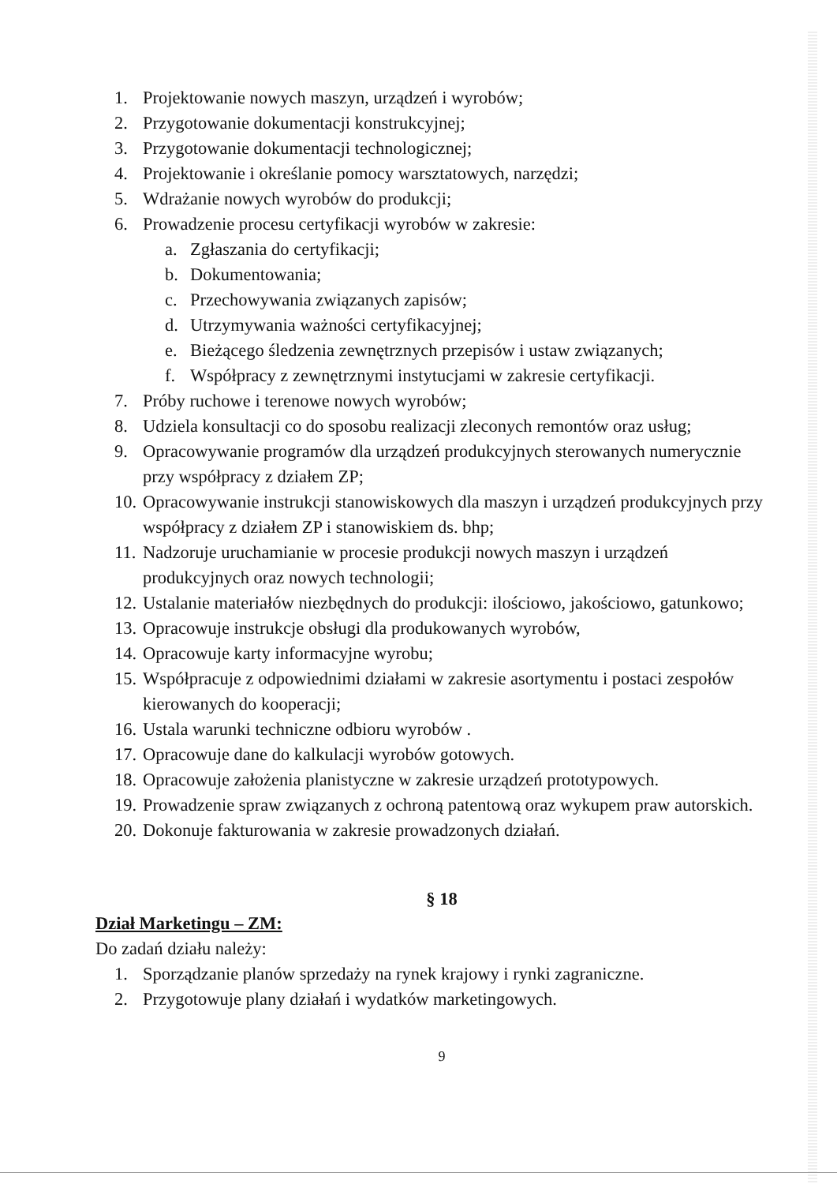1. Projektowanie nowych maszyn, urządzeń i wyrobów;
2. Przygotowanie dokumentacji konstrukcyjnej;
3. Przygotowanie dokumentacji technologicznej;
4. Projektowanie i określanie pomocy warsztatowych, narzędzi;
5. Wdrażanie nowych wyrobów do produkcji;
6. Prowadzenie procesu certyfikacji wyrobów w zakresie:
a. Zgłaszania do certyfikacji;
b. Dokumentowania;
c. Przechowywania związanych zapisów;
d. Utrzymywania ważności certyfikacyjnej;
e. Bieżącego śledzenia zewnętrznych przepisów i ustaw związanych;
f. Współpracy z zewnętrznymi instytucjami w zakresie certyfikacji.
7. Próby ruchowe i terenowe nowych wyrobów;
8. Udziela konsultacji co do sposobu realizacji zleconych remontów oraz usług;
9. Opracowywanie programów dla urządzeń produkcyjnych sterowanych numerycznie przy współpracy z działem ZP;
10. Opracowywanie instrukcji stanowiskowych dla maszyn i urządzeń produkcyjnych przy współpracy z działem ZP i stanowiskiem ds. bhp;
11. Nadzoruje uruchamianie w procesie produkcji nowych maszyn i urządzeń produkcyjnych oraz nowych technologii;
12. Ustalanie materiałów niezbędnych do produkcji: ilościowo, jakościowo, gatunkowo;
13. Opracowuje instrukcje obsługi dla produkowanych wyrobów,
14. Opracowuje karty informacyjne wyrobu;
15. Współpracuje z odpowiednimi działami w zakresie asortymentu i postaci zespołów kierowanych do kooperacji;
16. Ustala warunki techniczne odbioru wyrobów .
17. Opracowuje dane do kalkulacji wyrobów gotowych.
18. Opracowuje założenia planistyczne w zakresie urządzeń prototypowych.
19. Prowadzenie spraw związanych z ochroną patentową oraz wykupem praw autorskich.
20. Dokonuje fakturowania w zakresie prowadzonych działań.
§ 18
Dział Marketingu – ZM:
Do zadań działu należy:
1. Sporządzanie planów sprzedaży na rynek krajowy i rynki zagraniczne.
2. Przygotowuje plany działań i wydatków marketingowych.
9